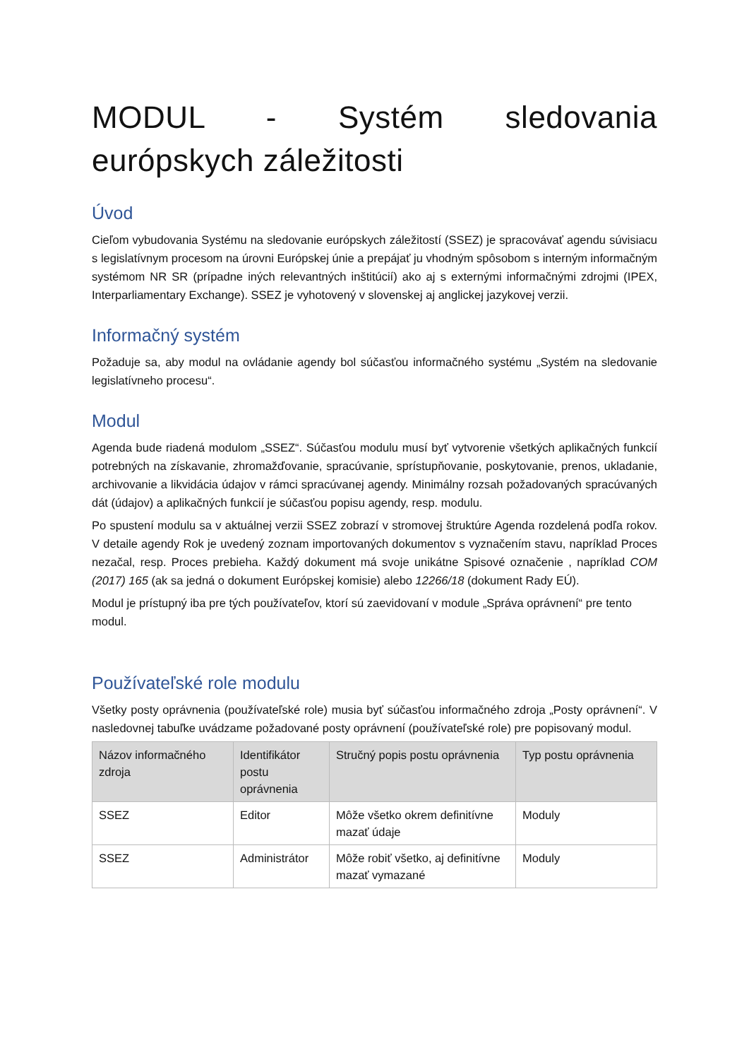MODUL - Systém sledovania európskych záležitosti
Úvod
Cieľom vybudovania Systému na sledovanie európskych záležitostí (SSEZ) je spracovávať agendu súvisiacu s legislatívnym procesom na úrovni Európskej únie a prepájať ju vhodným spôsobom s interným informačným systémom NR SR (prípadne iných relevantných inštitúcií) ako aj s externými informačnými zdrojmi (IPEX, Interparliamentary Exchange). SSEZ je vyhotovený v slovenskej aj anglickej jazykovej verzii.
Informačný systém
Požaduje sa, aby modul na ovládanie agendy bol súčasťou informačného systému „Systém na sledovanie legislatívneho procesu“.
Modul
Agenda bude riadená modulom „SSEZ“. Súčasťou modulu musí byť vytvorenie všetkých aplikačných funkcií potrebných na získavanie, zhromažďovanie, spracúvanie, sprístupňovanie, poskytovanie, prenos, ukladanie, archivovanie a likvidácia údajov v rámci spracúvanej agendy. Minimálny rozsah požadovaných spracúvaných dát (údajov) a aplikačných funkcií je súčasťou popisu agendy, resp. modulu.
Po spustení modulu sa v aktuálnej verzii SSEZ zobrazí v stromovej štruktúre Agenda rozdelená podľa rokov. V detaile agendy Rok je uvedený zoznam importovaných dokumentov s vyznačením stavu, napríklad Proces nezačal, resp. Proces prebieha. Každý dokument má svoje unikátne Spisové označenie , napríklad COM (2017) 165 (ak sa jedná o dokument Európskej komisie) alebo 12266/18 (dokument Rady EÚ).
Modul je prístupný iba pre tých používateľov, ktorí sú zaevidovaní v module „Správa oprávnení“ pre tento modul.
Používateľské role modulu
Všetky posty oprávnenia (používateľské role) musia byť súčasťou informačného zdroja „Posty oprávnení“. V nasledovnej tabuľke uvádzame požadované posty oprávnení (používateľské role) pre popisovaný modul.
| Názov informačného zdroja | Identifikátor postu oprávnenia | Stručný popis postu oprávnenia | Typ postu oprávnenia |
| --- | --- | --- | --- |
| SSEZ | Editor | Môže všetko okrem definitívne mazať údaje | Moduly |
| SSEZ | Administrátor | Môže robiť všetko, aj definitívne mazať vymazané | Moduly |